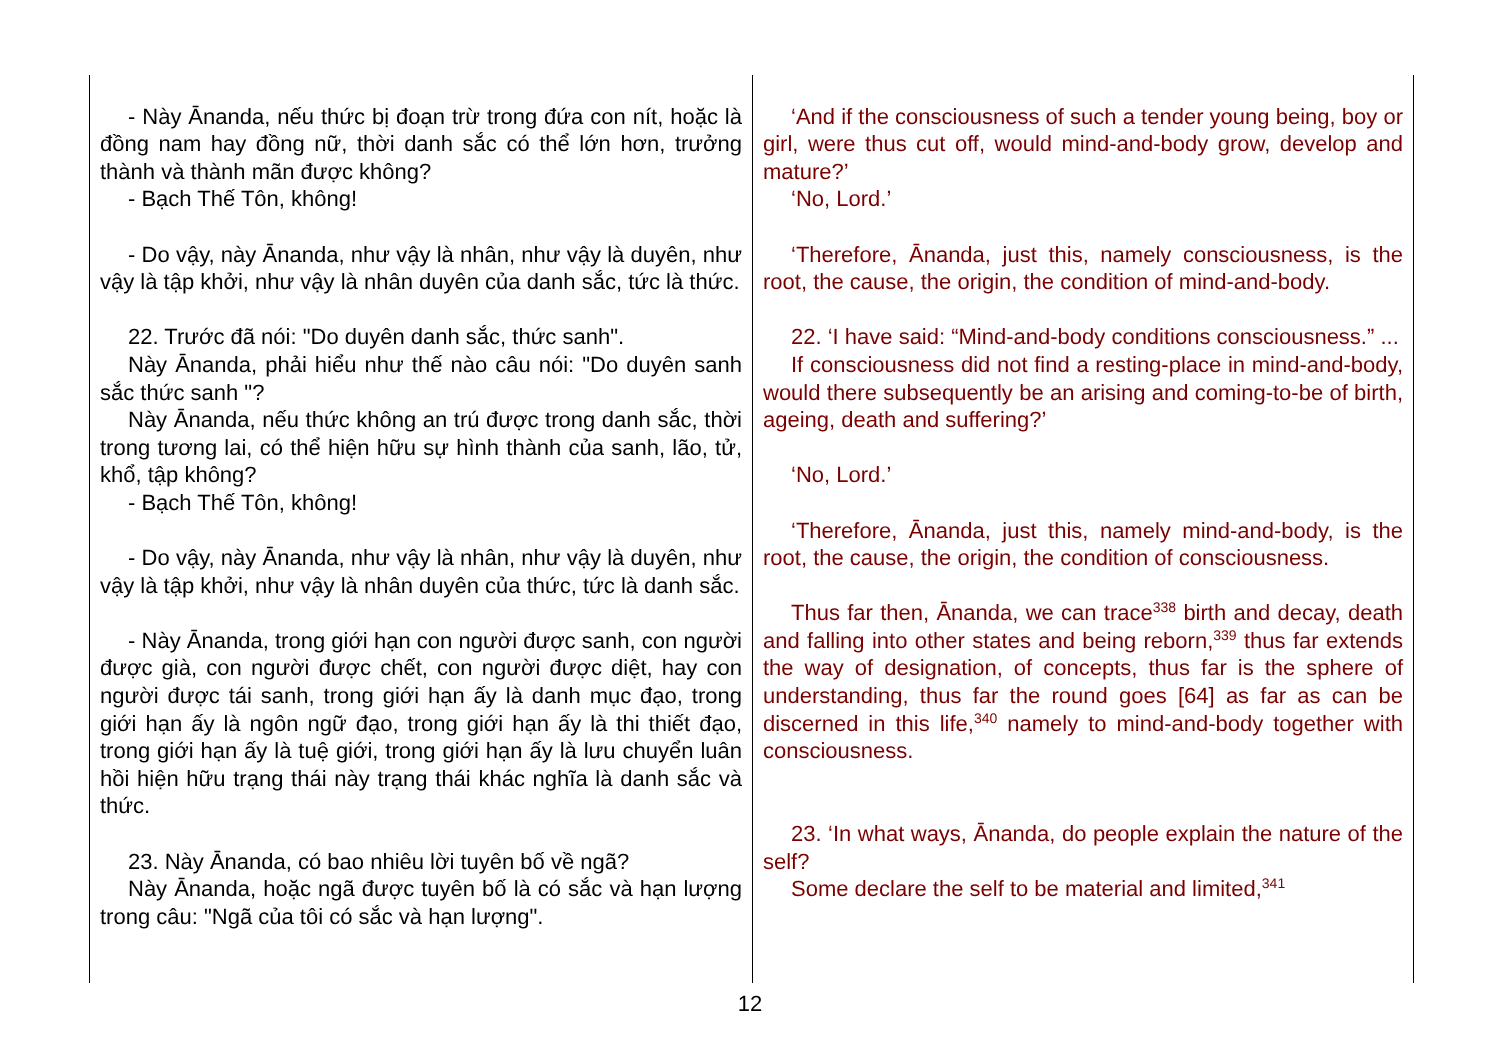| - Này Ānanda, nếu thức bị đoạn trừ trong đứa con nít, hoặc là đồng nam hay đồng nữ, thời danh sắc có thể lớn hơn, trưởng thành và thành mãn được không? - Bạch Thế Tôn, không! - Do vậy, này Ānanda, như vậy là nhân, như vậy là duyên, như vậy là tập khởi, như vậy là nhân duyên của danh sắc, tức là thức. 22. Trước đã nói: "Do duyên danh sắc, thức sanh". Này Ānanda, phải hiểu như thế nào câu nói: "Do duyên sanh sắc thức sanh "? Này Ānanda, nếu thức không an trú được trong danh sắc, thời trong tương lai, có thể hiện hữu sự hình thành của sanh, lão, tử, khổ, tập không? - Bạch Thế Tôn, không! - Do vậy, này Ānanda, như vậy là nhân, như vậy là duyên, như vậy là tập khởi, như vậy là nhân duyên của thức, tức là danh sắc. - Này Ānanda, trong giới hạn con người được sanh, con người được già, con người được chết, con người được diệt, hay con người được tái sanh, trong giới hạn ấy là danh mục đạo, trong giới hạn ấy là ngôn ngữ đạo, trong giới hạn ấy là thi thiết đạo, trong giới hạn ấy là tuệ giới, trong giới hạn ấy là lưu chuyển luân hồi hiện hữu trạng thái này trạng thái khác nghĩa là danh sắc và thức. 23. Này Ānanda, có bao nhiêu lời tuyên bố về ngã? Này Ānanda, hoặc ngã được tuyên bố là có sắc và hạn lượng trong câu: "Ngã của tôi có sắc và hạn lượng". | ‘And if the consciousness of such a tender young being, boy or girl, were thus cut off, would mind-and-body grow, develop and mature?’ ‘No, Lord.’ ‘Therefore, Ānanda, just this, namely consciousness, is the root, the cause, the origin, the condition of mind-and-body. 22. ‘I have said: “Mind-and-body conditions consciousness.” ... If consciousness did not find a resting-place in mind-and-body, would there subsequently be an arising and coming-to-be of birth, ageing, death and suffering?’ ‘No, Lord.’ ‘Therefore, Ānanda, just this, namely mind-and-body, is the root, the cause, the origin, the condition of consciousness. Thus far then, Ānanda, we can trace<sup>338</sup> birth and decay, death and falling into other states and being reborn,<sup>339</sup> thus far extends the way of designation, of concepts, thus far is the sphere of understanding, thus far the round goes [64] as far as can be discerned in this life,<sup>340</sup> namely to mind-and-body together with consciousness. 23. ‘In what ways, Ānanda, do people explain the nature of the self? Some declare the self to be material and limited,<sup>341</sup> |
12